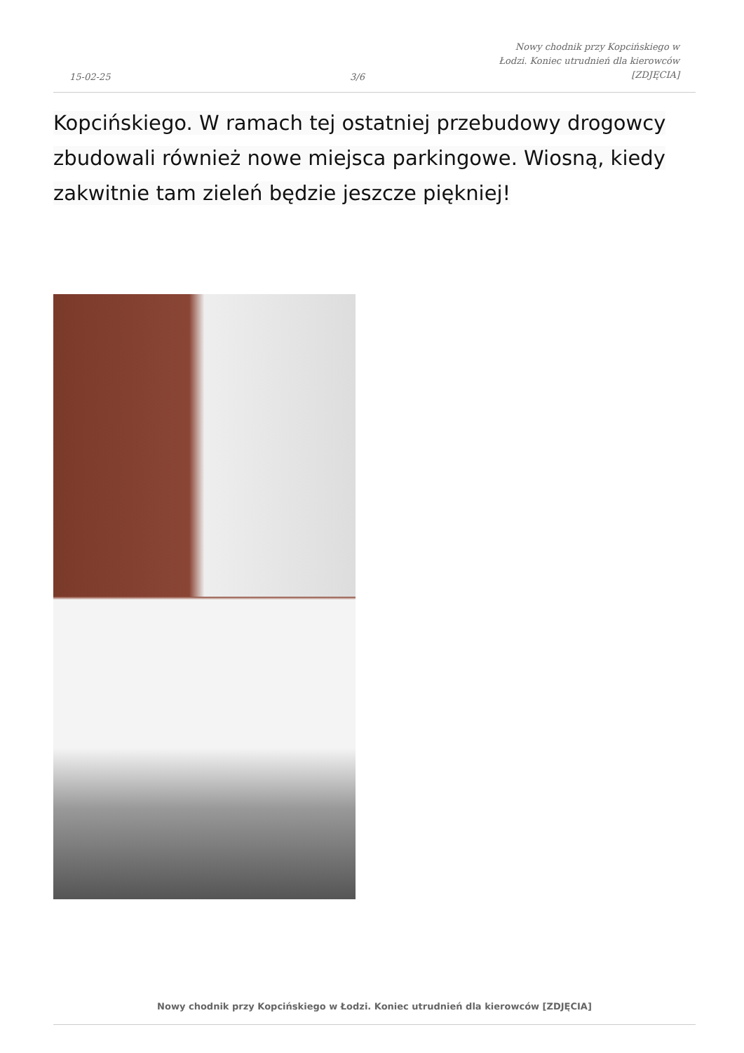15-02-25
3/6
Nowy chodnik przy Kopcińskiego w
Łodzi. Koniec utrudnień dla kierowców
[ZDJĘCIA]
Kopcińskiego. W ramach tej ostatniej przebudowy drogowcy zbudowali również nowe miejsca parkingowe. Wiosną, kiedy zakwitnie tam zieleń będzie jeszcze piękniej!
Nowy chodnik przy Kopcińskiego w Łodzi. Koniec utrudnień dla kierowców [ZDJĘCIA]